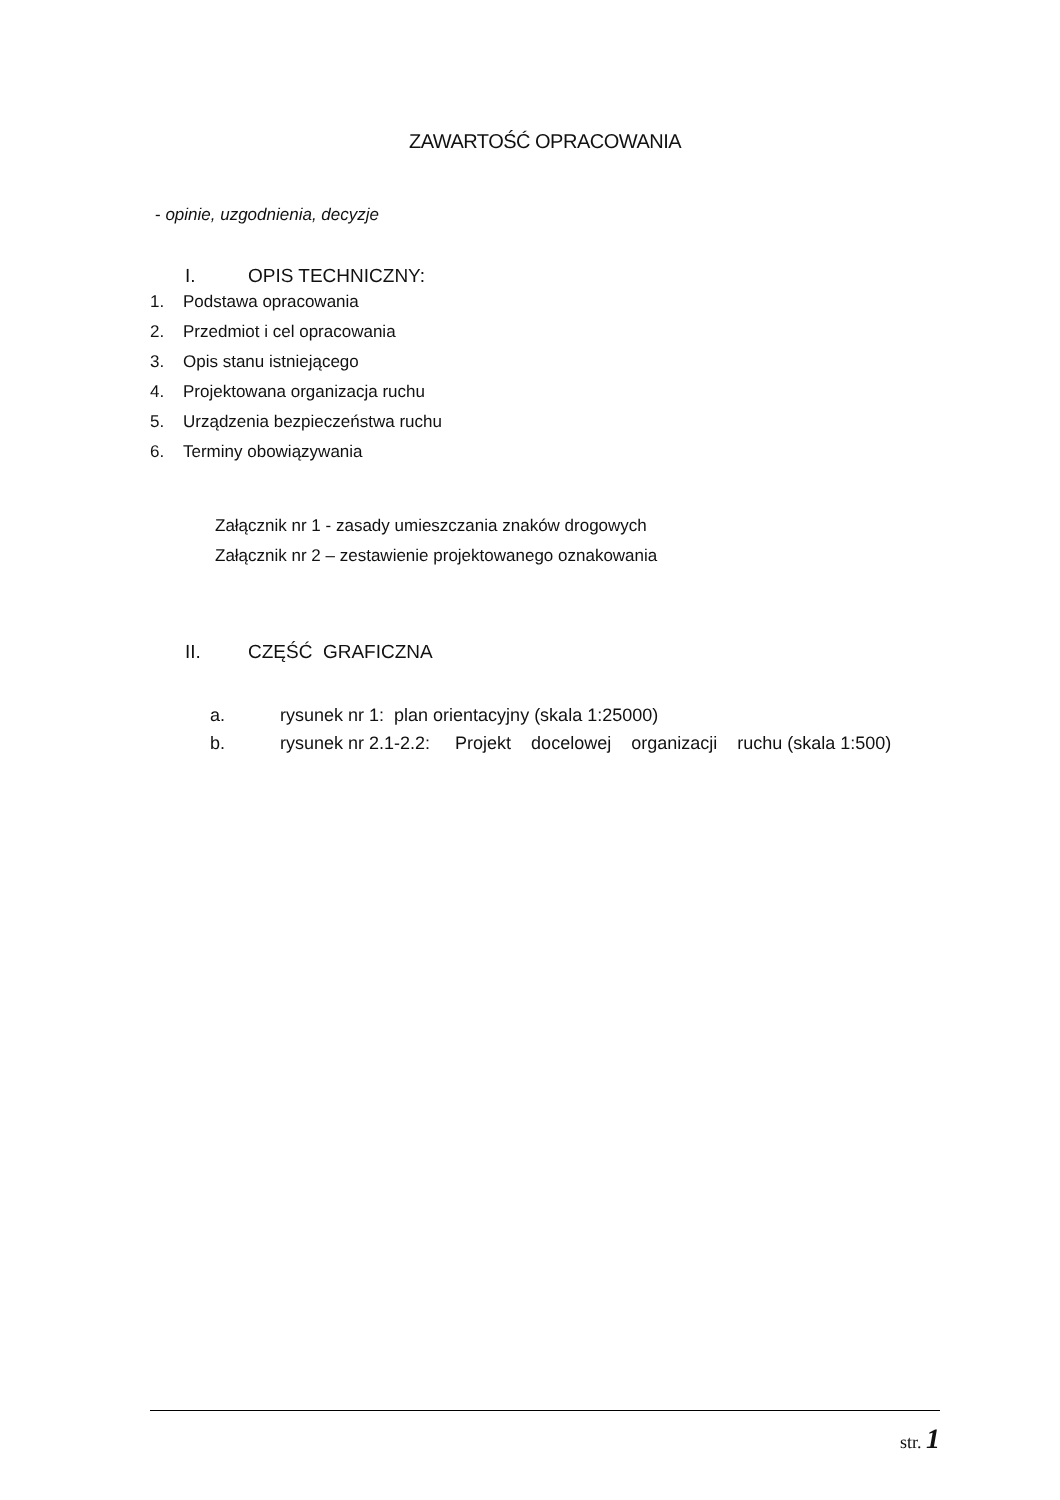ZAWARTOŚĆ OPRACOWANIA
- opinie, uzgodnienia, decyzje
I. OPIS TECHNICZNY:
1. Podstawa opracowania
2. Przedmiot i cel opracowania
3. Opis stanu istniejącego
4. Projektowana organizacja ruchu
5. Urządzenia bezpieczeństwa ruchu
6. Terminy obowiązywania
Załącznik nr 1 - zasady umieszczania znaków drogowych
Załącznik nr 2 – zestawienie projektowanego oznakowania
II. CZĘŚĆ GRAFICZNA
a. rysunek nr 1: plan orientacyjny (skala 1:25000)
b. rysunek nr 2.1-2.2: Projekt docelowej organizacji ruchu (skala 1:500)
str. 1